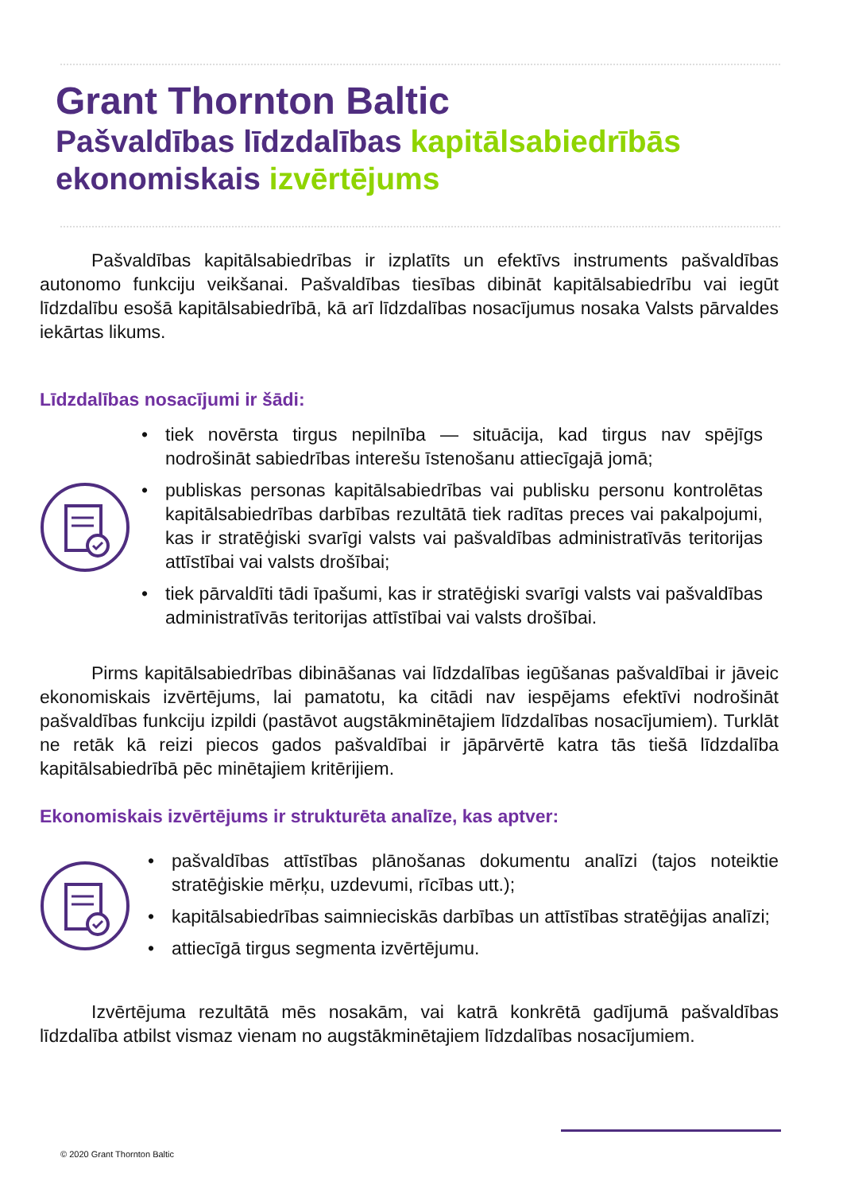Grant Thornton Baltic
Pašvaldības līdzdalības kapitālsabiedrībās
ekonomiskais izvērtējums
Pašvaldības kapitālsabiedrības ir izplatīts un efektīvs instruments pašvaldības autonomo funkciju veikšanai. Pašvaldības tiesības dibināt kapitālsabiedrību vai iegūt līdzdalību esošā kapitālsabiedrībā, kā arī līdzdalības nosacījumus nosaka Valsts pārvaldes iekārtas likums.
Līdzdalības nosacījumi ir šādi:
• tiek novērsta tirgus nepilnība — situācija, kad tirgus nav spējīgs nodrošināt sabiedrības interešu īstenošanu attiecīgajā jomā;
• publiskas personas kapitālsabiedrības vai publisku personu kontrolētas kapitālsabiedrības darbības rezultātā tiek radītas preces vai pakalpojumi, kas ir stratēģiski svarīgi valsts vai pašvaldības administratīvās teritorijas attīstībai vai valsts drošībai;
• tiek pārvaldīti tādi īpašumi, kas ir stratēģiski svarīgi valsts vai pašvaldības administratīvās teritorijas attīstībai vai valsts drošībai.
Pirms kapitālsabiedrības dibināšanas vai līdzdalības iegūšanas pašvaldībai ir jāveic ekonomiskais izvērtējums, lai pamatotu, ka citādi nav iespējams efektīvi nodrošināt pašvaldības funkciju izpildi (pastāvot augstākminētajiem līdzdalības nosacījumiem). Turklāt ne retāk kā reizi piecos gados pašvaldībai ir jāpārvērtē katra tās tiešā līdzdalība kapitālsabiedrībā pēc minētajiem kritērijiem.
Ekonomiskais izvērtējums ir strukturēta analīze, kas aptver:
• pašvaldības attīstības plānošanas dokumentu analīzi (tajos noteiktie stratēģiskie mērķu, uzdevumi, rīcības utt.);
• kapitālsabiedrības saimnieciskās darbības un attīstības stratēģijas analīzi;
• attiecīgā tirgus segmenta izvērtējumu.
Izvērtējuma rezultātā mēs nosakām, vai katrā konkrētā gadījumā pašvaldības līdzdalība atbilst vismaz vienam no augstākminētajiem līdzdalības nosacījumiem.
© 2020 Grant Thornton Baltic